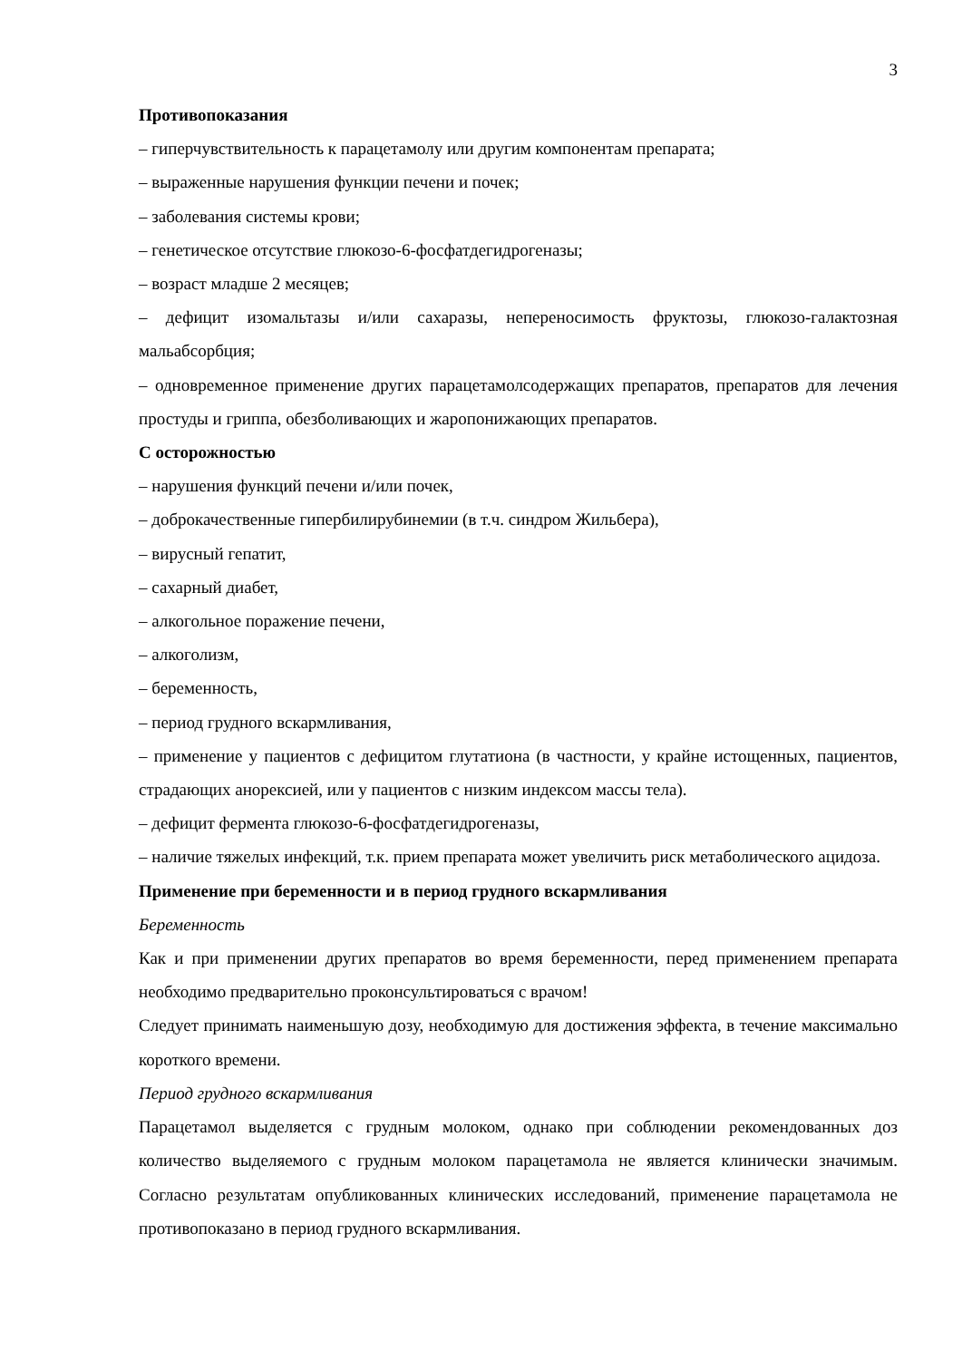3
Противопоказания
– гиперчувствительность к парацетамолу или другим компонентам препарата;
– выраженные нарушения функции печени и почек;
– заболевания системы крови;
– генетическое отсутствие глюкозо-6-фосфатдегидрогеназы;
– возраст младше 2 месяцев;
– дефицит изомальтазы и/или сахаразы, непереносимость фруктозы, глюкозо-галактозная мальабсорбция;
– одновременное применение других парацетамолсодержащих препаратов, препаратов для лечения простуды и гриппа, обезболивающих и жаропонижающих препаратов.
С осторожностью
– нарушения функций печени и/или почек,
– доброкачественные гипербилирубинемии (в т.ч. синдром Жильбера),
– вирусный гепатит,
– сахарный диабет,
– алкогольное поражение печени,
– алкоголизм,
– беременность,
– период грудного вскармливания,
– применение у пациентов с дефицитом глутатиона (в частности, у крайне истощенных, пациентов, страдающих анорексией, или у пациентов с низким индексом массы тела).
– дефицит фермента глюкозо-6-фосфатдегидрогеназы,
– наличие тяжелых инфекций, т.к. прием препарата может увеличить риск метаболического ацидоза.
Применение при беременности и в период грудного вскармливания
Беременность
Как и при применении других препаратов во время беременности, перед применением препарата необходимо предварительно проконсультироваться с врачом!
Следует принимать наименьшую дозу, необходимую для достижения эффекта, в течение максимально короткого времени.
Период грудного вскармливания
Парацетамол выделяется с грудным молоком, однако при соблюдении рекомендованных доз количество выделяемого с грудным молоком парацетамола не является клинически значимым. Согласно результатам опубликованных клинических исследований, применение парацетамола не противопоказано в период грудного вскармливания.